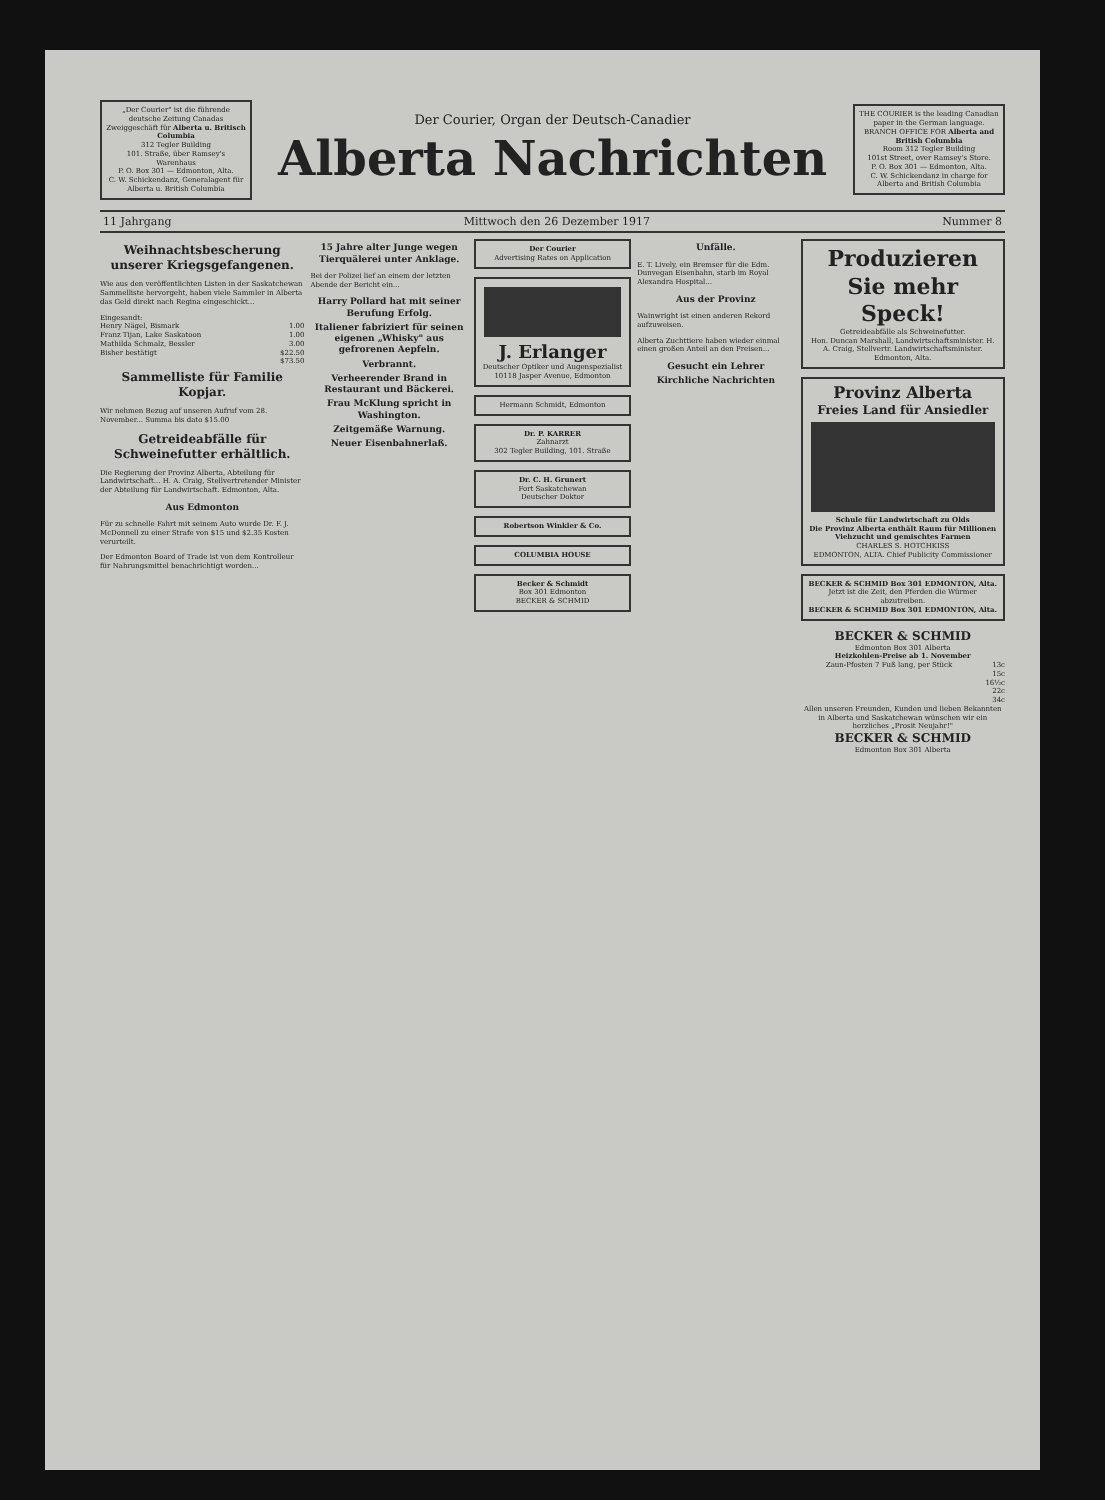„Der Courier" ist die führende deutsche Zeitung Canadas
Zweiggeschäft für Alberta u. Britisch Columbia
312 Tegler Building
101. Straße, über Ramsey's Warenhaus
P. O. Box 301 — Edmonton, Alta.
C. W. Schickendanz, Generalagent für Alberta u. British Columbia
Der Courier, Organ der Deutsch-Canadier
Alberta Nachrichten
THE COURIER is the leading Canadian paper in the German language.
BRANCH OFFICE FOR Alberta and British Columbia
Room 312 Tegler Building
101st Street, over Ramsey's Store.
P. O. Box 301 — Edmonton, Alta.
C. W. Schickendanz in charge for Alberta and British Columbia
11 Jahrgang Mittwoch den 26 Dezember 1917 Nummer 8
Weihnachtsbescherung unserer Kriegsgefangenen.
Wie aus den veröffentlichten Listen in der Saskatchewan Sammelliste hervorgeht, haben viele Sammler in Alberta das Geld direkt nach Regina eingeschickt...
| Eingesandt: | |
| Henry Nägel, Bismark | 1.00 |
| Franz Tijan, Lake Saskatoon | 1.00 |
| Mathilda Schmalz, Bessler | 3.00 |
| Bisher bestätigt | $22.50 |
| | $73.50 |
Sammelliste für Familie Kopjar.
Wir nehmen Bezug auf unseren Aufruf vom 28. November... Summa bis dato $15.00
Getreideabfälle für Schweinefutter erhältlich.
Die Regierung der Provinz Alberta, Abteilung für Landwirtschaft... H. A. Craig, Stellvertretender Minister der Abteilung für Landwirtschaft. Edmonton, Alta.
Aus Edmonton
Für zu schnelle Fahrt mit seinem Auto wurde Dr. F. J. McDonnell zu einer Strafe von $15 und $2.35 Kosten verurteilt.
Der Edmonton Board of Trade ist von dem Kontrolleur für Nahrungsmittel benachrichtigt worden...
15 Jahre alter Junge wegen Tierquälerei unter Anklage.
Bei der Polizei lief an einem der letzten Abende der Bericht ein...
Harry Pollard hat mit seiner Berufung Erfolg.
Italiener fabriziert für seinen eigenen „Whisky" aus gefrorenen Aepfeln.
Verbrannt.
Verheerender Brand in Restaurant und Bäckerei.
Frau McKlung spricht in Washington.
Zeitgemäße Warnung.
Neuer Eisenbahnerlaß.
Der Courier
Advertising Rates on Application
J. Erlanger
Deutscher Optiker und Augenspezialist
10118 Jasper Avenue, Edmonton
Hermann Schmidt, Edmonton
Dr. P. KARRER
Zahnarzt
302 Tegler Building, 101. Straße
Dr. C. H. Grunert
Fort Saskatchewan
Deutscher Doktor
Robertson Winkler & Co.
COLUMBIA HOUSE
Becker & Schmidt
Box 301 Edmonton
BECKER & SCHMID
Unfälle.
E. T. Lively, ein Bremser für die Edm. Dunvegan Eisenbahn, starb im Royal Alexandra Hospital...
Aus der Provinz
Wainwright ist einen anderen Rekord aufzuweisen.
Alberta Zuchttiere haben wieder einmal einen großen Anteil an den Preisen...
Gesucht ein Lehrer
Kirchliche Nachrichten
Produzieren Sie mehr Speck!
Getreideabfälle als Schweinefutter.
Hon. Duncan Marshall, Landwirtschaftsminister. H. A. Craig, Stellvertr. Landwirtschaftsminister.
Edmonton, Alta.
Provinz Alberta
Freies Land für Ansiedler
Schule für Landwirtschaft zu Olds
Die Provinz Alberta enthält Raum für Millionen
Viehzucht und gemischtes Farmen
CHARLES S. HOTCHKISS
EDMONTON, ALTA. Chief Publicity Commissioner
BECKER & SCHMID Box 301 EDMONTON, Alta.
Jetzt ist die Zeit, den Pferden die Würmer abzutreiben.
BECKER & SCHMID Box 301 EDMONTON, Alta.
BECKER & SCHMID
Edmonton Box 301 Alberta
Heizkohlen-Preise ab 1. November
| Zaun-Pfosten 7 Fuß lang, per Stück | 13c |
| | 15c |
| | 16½c |
| | 22c |
| | 34c |
Allen unseren Freunden, Kunden und lieben Bekannten in Alberta und Saskatchewan wünschen wir ein herzliches „Prosit Neujahr!"
BECKER & SCHMID
Edmonton Box 301 Alberta